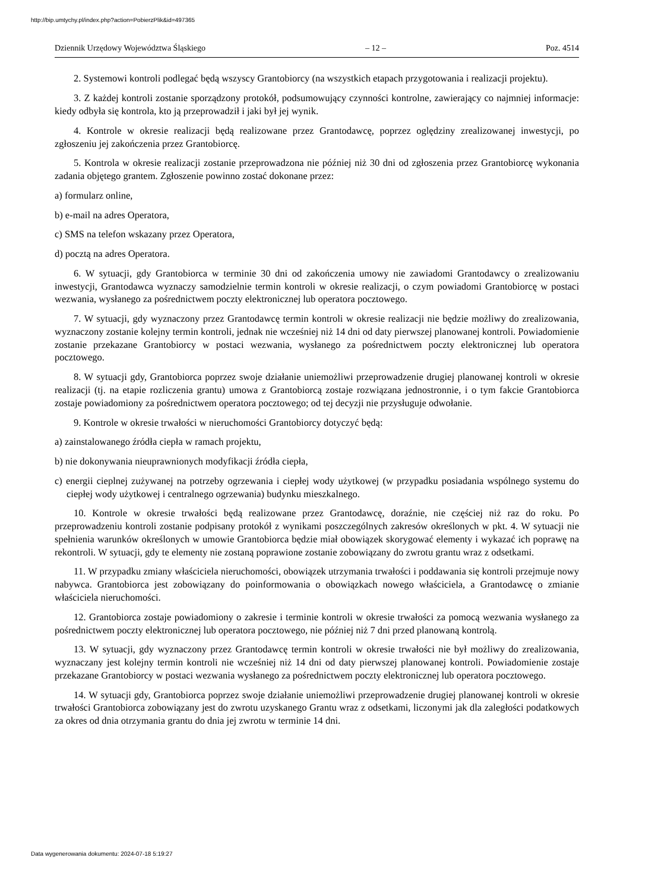http://bip.umtychy.pl/index.php?action=PobierzPlik&id=497365
Dziennik Urzędowy Województwa Śląskiego – 12 – Poz. 4514
2. Systemowi kontroli podlegać będą wszyscy Grantobiorcy (na wszystkich etapach przygotowania i realizacji projektu).
3. Z każdej kontroli zostanie sporządzony protokół, podsumowujący czynności kontrolne, zawierający co najmniej informacje: kiedy odbyła się kontrola, kto ją przeprowadził i jaki był jej wynik.
4. Kontrole w okresie realizacji będą realizowane przez Grantodawcę, poprzez oględziny zrealizowanej inwestycji, po zgłoszeniu jej zakończenia przez Grantobiorcę.
5. Kontrola w okresie realizacji zostanie przeprowadzona nie później niż 30 dni od zgłoszenia przez Grantobiorcę wykonania zadania objętego grantem. Zgłoszenie powinno zostać dokonane przez:
a) formularz online,
b) e-mail na adres Operatora,
c) SMS na telefon wskazany przez Operatora,
d) pocztą na adres Operatora.
6. W sytuacji, gdy Grantobiorca w terminie 30 dni od zakończenia umowy nie zawiadomi Grantodawcy o zrealizowaniu inwestycji, Grantodawca wyznaczy samodzielnie termin kontroli w okresie realizacji, o czym powiadomi Grantobiorcę w postaci wezwania, wysłanego za pośrednictwem poczty elektronicznej lub operatora pocztowego.
7. W sytuacji, gdy wyznaczony przez Grantodawcę termin kontroli w okresie realizacji nie będzie możliwy do zrealizowania, wyznaczony zostanie kolejny termin kontroli, jednak nie wcześniej niż 14 dni od daty pierwszej planowanej kontroli. Powiadomienie zostanie przekazane Grantobiorcy w postaci wezwania, wysłanego za pośrednictwem poczty elektronicznej lub operatora pocztowego.
8. W sytuacji gdy, Grantobiorca poprzez swoje działanie uniemożliwi przeprowadzenie drugiej planowanej kontroli w okresie realizacji (tj. na etapie rozliczenia grantu) umowa z Grantobiorcą zostaje rozwiązana jednostronnie, i o tym fakcie Grantobiorca zostaje powiadomiony za pośrednictwem operatora pocztowego; od tej decyzji nie przysługuje odwołanie.
9. Kontrole w okresie trwałości w nieruchomości Grantobiorcy dotyczyć będą:
a) zainstalowanego źródła ciepła w ramach projektu,
b) nie dokonywania nieuprawnionych modyfikacji źródła ciepła,
c) energii cieplnej zużywanej na potrzeby ogrzewania i ciepłej wody użytkowej (w przypadku posiadania wspólnego systemu do ciepłej wody użytkowej i centralnego ogrzewania) budynku mieszkalnego.
10. Kontrole w okresie trwałości będą realizowane przez Grantodawcę, doraźnie, nie częściej niż raz do roku. Po przeprowadzeniu kontroli zostanie podpisany protokół z wynikami poszczególnych zakresów określonych w pkt. 4. W sytuacji nie spełnienia warunków określonych w umowie Grantobiorca będzie miał obowiązek skorygować elementy i wykazać ich poprawę na rekontroli. W sytuacji, gdy te elementy nie zostaną poprawione zostanie zobowiązany do zwrotu grantu wraz z odsetkami.
11. W przypadku zmiany właściciela nieruchomości, obowiązek utrzymania trwałości i poddawania się kontroli przejmuje nowy nabywca. Grantobiorca jest zobowiązany do poinformowania o obowiązkach nowego właściciela, a Grantodawcę o zmianie właściciela nieruchomości.
12. Grantobiorca zostaje powiadomiony o zakresie i terminie kontroli w okresie trwałości za pomocą wezwania wysłanego za pośrednictwem poczty elektronicznej lub operatora pocztowego, nie później niż 7 dni przed planowaną kontrolą.
13. W sytuacji, gdy wyznaczony przez Grantodawcę termin kontroli w okresie trwałości nie był możliwy do zrealizowania, wyznaczany jest kolejny termin kontroli nie wcześniej niż 14 dni od daty pierwszej planowanej kontroli. Powiadomienie zostaje przekazane Grantobiorcy w postaci wezwania wysłanego za pośrednictwem poczty elektronicznej lub operatora pocztowego.
14. W sytuacji gdy, Grantobiorca poprzez swoje działanie uniemożliwi przeprowadzenie drugiej planowanej kontroli w okresie trwałości Grantobiorca zobowiązany jest do zwrotu uzyskanego Grantu wraz z odsetkami, liczonymi jak dla zaległości podatkowych za okres od dnia otrzymania grantu do dnia jej zwrotu w terminie 14 dni.
Data wygenerowania dokumentu: 2024-07-18 5:19:27